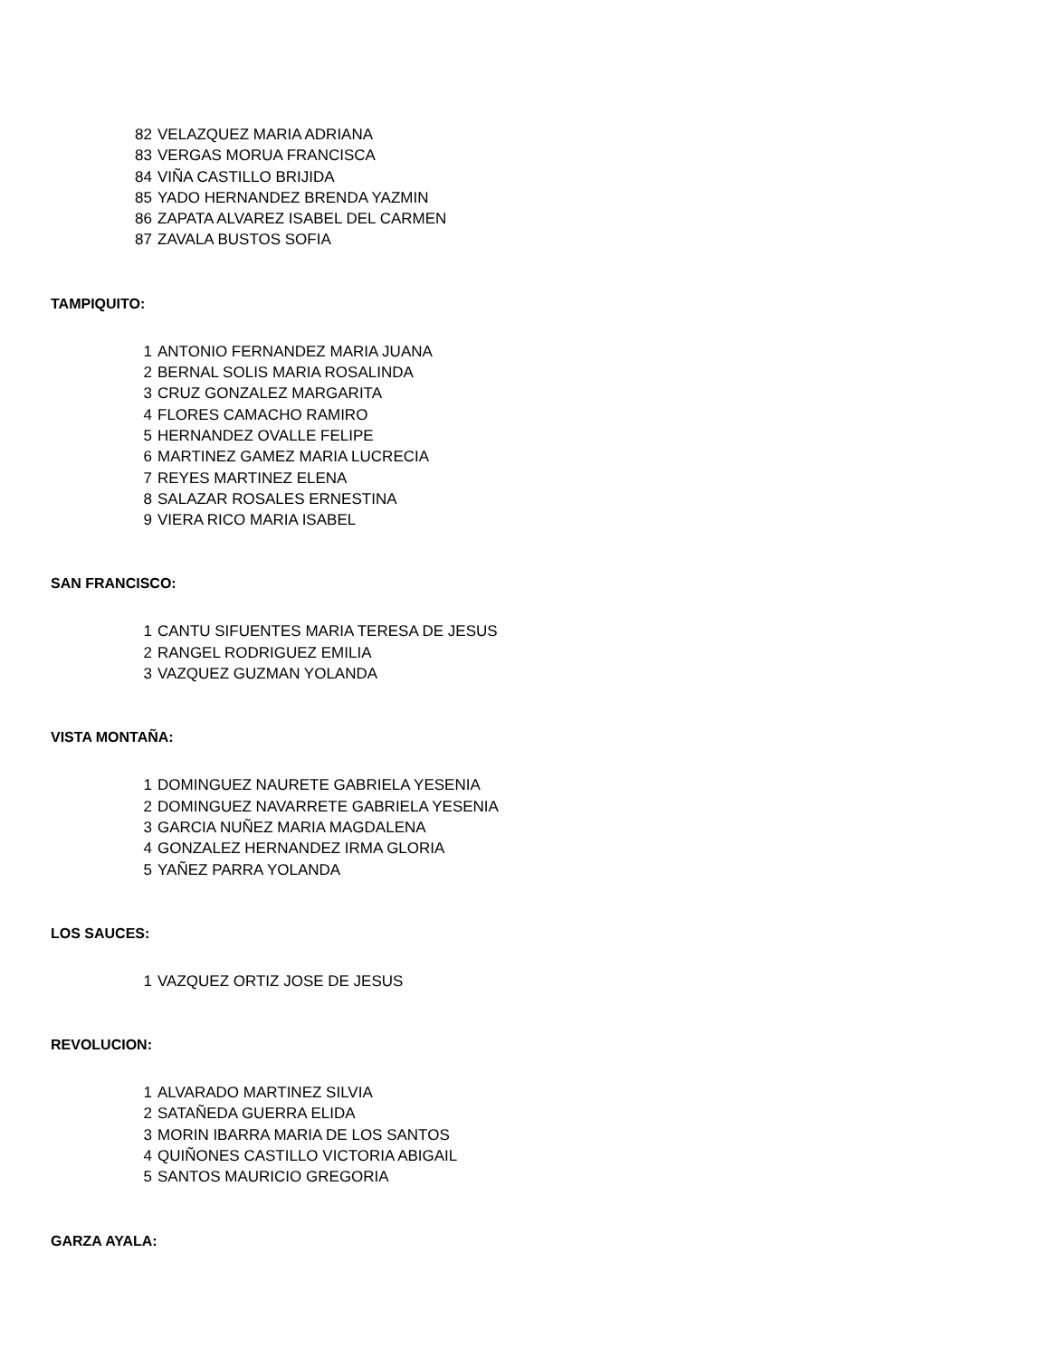82 VELAZQUEZ MARIA ADRIANA
83 VERGAS MORUA FRANCISCA
84 VIÑA CASTILLO BRIJIDA
85 YADO HERNANDEZ BRENDA YAZMIN
86 ZAPATA ALVAREZ ISABEL DEL CARMEN
87 ZAVALA BUSTOS SOFIA
TAMPIQUITO:
1 ANTONIO FERNANDEZ MARIA JUANA
2 BERNAL SOLIS MARIA ROSALINDA
3 CRUZ GONZALEZ MARGARITA
4 FLORES CAMACHO RAMIRO
5 HERNANDEZ OVALLE FELIPE
6 MARTINEZ GAMEZ MARIA LUCRECIA
7 REYES MARTINEZ ELENA
8 SALAZAR ROSALES ERNESTINA
9 VIERA RICO MARIA ISABEL
SAN FRANCISCO:
1 CANTU SIFUENTES MARIA TERESA DE JESUS
2 RANGEL RODRIGUEZ EMILIA
3 VAZQUEZ GUZMAN YOLANDA
VISTA MONTAÑA:
1 DOMINGUEZ NAURETE GABRIELA YESENIA
2 DOMINGUEZ NAVARRETE GABRIELA YESENIA
3 GARCIA NUÑEZ MARIA MAGDALENA
4 GONZALEZ HERNANDEZ IRMA GLORIA
5 YAÑEZ PARRA YOLANDA
LOS SAUCES:
1 VAZQUEZ ORTIZ JOSE DE JESUS
REVOLUCION:
1 ALVARADO MARTINEZ SILVIA
2 SATAÑEDA GUERRA ELIDA
3 MORIN IBARRA MARIA DE LOS SANTOS
4 QUIÑONES CASTILLO VICTORIA ABIGAIL
5 SANTOS MAURICIO GREGORIA
GARZA AYALA: